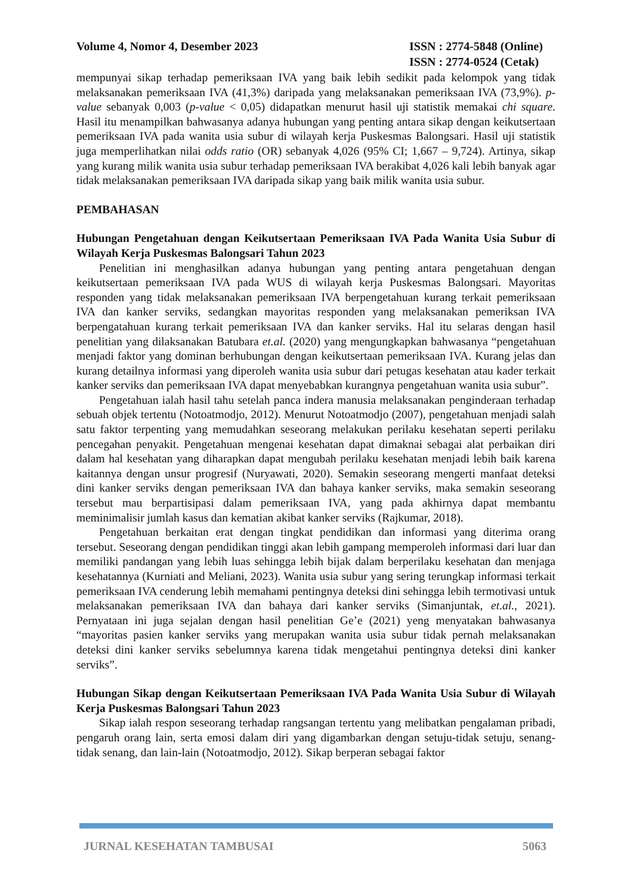Volume 4, Nomor 4, Desember 2023
ISSN : 2774-5848 (Online)
ISSN : 2774-0524 (Cetak)
mempunyai sikap terhadap pemeriksaan IVA yang baik lebih sedikit pada kelompok yang tidak melaksanakan pemeriksaan IVA (41,3%) daripada yang melaksanakan pemeriksaan IVA (73,9%). p-value sebanyak 0,003 (p-value < 0,05) didapatkan menurut hasil uji statistik memakai chi square. Hasil itu menampilkan bahwasanya adanya hubungan yang penting antara sikap dengan keikutsertaan pemeriksaan IVA pada wanita usia subur di wilayah kerja Puskesmas Balongsari. Hasil uji statistik juga memperlihatkan nilai odds ratio (OR) sebanyak 4,026 (95% CI; 1,667 – 9,724). Artinya, sikap yang kurang milik wanita usia subur terhadap pemeriksaan IVA berakibat 4,026 kali lebih banyak agar tidak melaksanakan pemeriksaan IVA daripada sikap yang baik milik wanita usia subur.
PEMBAHASAN
Hubungan Pengetahuan dengan Keikutsertaan Pemeriksaan IVA Pada Wanita Usia Subur di Wilayah Kerja Puskesmas Balongsari Tahun 2023
Penelitian ini menghasilkan adanya hubungan yang penting antara pengetahuan dengan keikutsertaan pemeriksaan IVA pada WUS di wilayah kerja Puskesmas Balongsari. Mayoritas responden yang tidak melaksanakan pemeriksaan IVA berpengetahuan kurang terkait pemeriksaan IVA dan kanker serviks, sedangkan mayoritas responden yang melaksanakan pemeriksan IVA berpengatahuan kurang terkait pemeriksaan IVA dan kanker serviks. Hal itu selaras dengan hasil penelitian yang dilaksanakan Batubara et.al. (2020) yang mengungkapkan bahwasanya “pengetahuan menjadi faktor yang dominan berhubungan dengan keikutsertaan pemeriksaan IVA. Kurang jelas dan kurang detailnya informasi yang diperoleh wanita usia subur dari petugas kesehatan atau kader terkait kanker serviks dan pemeriksaan IVA dapat menyebabkan kurangnya pengetahuan wanita usia subur”.
Pengetahuan ialah hasil tahu setelah panca indera manusia melaksanakan penginderaan terhadap sebuah objek tertentu (Notoatmodjo, 2012). Menurut Notoatmodjo (2007), pengetahuan menjadi salah satu faktor terpenting yang memudahkan seseorang melakukan perilaku kesehatan seperti perilaku pencegahan penyakit. Pengetahuan mengenai kesehatan dapat dimaknai sebagai alat perbaikan diri dalam hal kesehatan yang diharapkan dapat mengubah perilaku kesehatan menjadi lebih baik karena kaitannya dengan unsur progresif (Nuryawati, 2020). Semakin seseorang mengerti manfaat deteksi dini kanker serviks dengan pemeriksaan IVA dan bahaya kanker serviks, maka semakin seseorang tersebut mau berpartisipasi dalam pemeriksaan IVA, yang pada akhirnya dapat membantu meminimalisir jumlah kasus dan kematian akibat kanker serviks (Rajkumar, 2018).
Pengetahuan berkaitan erat dengan tingkat pendidikan dan informasi yang diterima orang tersebut. Seseorang dengan pendidikan tinggi akan lebih gampang memperoleh informasi dari luar dan memiliki pandangan yang lebih luas sehingga lebih bijak dalam berperilaku kesehatan dan menjaga kesehatannya (Kurniati and Meliani, 2023). Wanita usia subur yang sering terungkap informasi terkait pemeriksaan IVA cenderung lebih memahami pentingnya deteksi dini sehingga lebih termotivasi untuk melaksanakan pemeriksaan IVA dan bahaya dari kanker serviks (Simanjuntak, et.al., 2021). Pernyataan ini juga sejalan dengan hasil penelitian Ge’e (2021) yeng menyatakan bahwasanya “mayoritas pasien kanker serviks yang merupakan wanita usia subur tidak pernah melaksanakan deteksi dini kanker serviks sebelumnya karena tidak mengetahui pentingnya deteksi dini kanker serviks”.
Hubungan Sikap dengan Keikutsertaan Pemeriksaan IVA Pada Wanita Usia Subur di Wilayah Kerja Puskesmas Balongsari Tahun 2023
Sikap ialah respon seseorang terhadap rangsangan tertentu yang melibatkan pengalaman pribadi, pengaruh orang lain, serta emosi dalam diri yang digambarkan dengan setuju-tidak setuju, senang-tidak senang, dan lain-lain (Notoatmodjo, 2012). Sikap berperan sebagai faktor
JURNAL KESEHATAN TAMBUSAI 5063